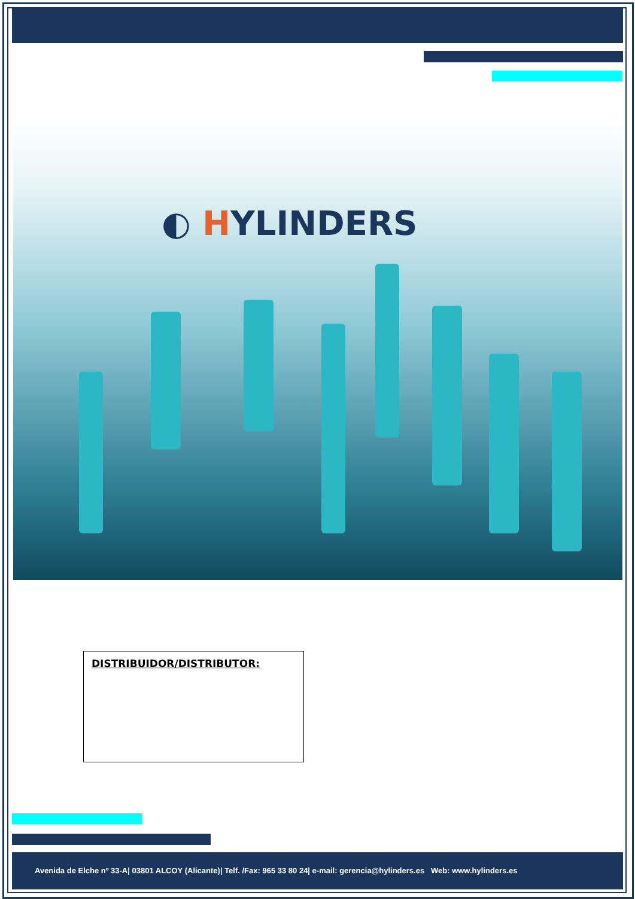◐ HYLINDERS
DISTRIBUIDOR/DISTRIBUTOR:
Avenida de Elche nº 33-A| 03801 ALCOY (Alicante)| Telf. /Fax: 965 33 80 24| e-mail: gerencia@hylinders.es Web: www.hylinders.es